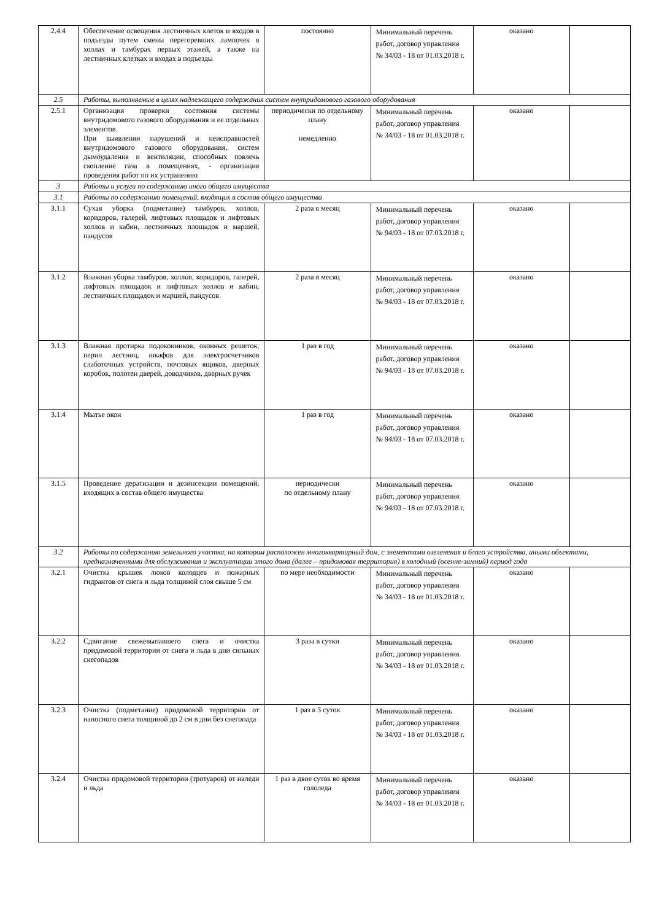| 2.4.4 | Обеспечение освещения лестничных клеток и входов в подъезды путем смены перегоревших лампочек в холлах и тамбурах первых этажей, а также на лестничных клетках и входах в подъезды | постоянно | Минимальный перечень работ, договор управления № 34/03 - 18 от 01.03.2018 г. | оказано | |
| 2.5 | Работы, выполняемые в целях надлежащего содержания систем внутридомового газового оборудования | | | | |
| 2.5.1 | Организация проверки состояния системы внутридомового газового оборудования и ее отдельных элементов. При выявлении нарушений и неисправностей внутридомового газового оборудования, систем дымоудаления и вентиляции, способных повлечь скопление газа в помещениях, - организация проведения работ по их устранению | периодически по отдельному плану немедленно | Минимальный перечень работ, договор управления № 34/03 - 18 от 01.03.2018 г. | оказано | |
| 3 | Работы и услуги по содержанию иного общего имущества | | | | |
| 3.1 | Работы по содержанию помещений, входящих в состав общего имущества | | | | |
| 3.1.1 | Сухая уборка (подметание) тамбуров, холлов, коридоров, галерей, лифтовых площадок и лифтовых холлов и кабин, лестничных площадок и маршей, пандусов | 2 раза в месяц | Минимальный перечень работ, договор управления № 94/03 - 18 от 07.03.2018 г. | оказано | |
| 3.1.2 | Влажная уборка тамбуров, холлов, коридоров, галерей, лифтовых площадок и лифтовых холлов и кабин, лестничных площадок и маршей, пандусов | 2 раза в месяц | Минимальный перечень работ, договор управления № 94/03 - 18 от 07.03.2018 г. | оказано | |
| 3.1.3 | Влажная протирка подоконников, оконных решеток, перил лестниц, шкафов для электросчетчиков слаботочных устройств, почтовых ящиков, дверных коробок, полотен дверей, доводчиков, дверных ручек | 1 раз в год | Минимальный перечень работ, договор управления № 94/03 - 18 от 07.03.2018 г. | оказано | |
| 3.1.4 | Мытье окон | 1 раз в год | Минимальный перечень работ, договор управления № 94/03 - 18 от 07.03.2018 г. | оказано | |
| 3.1.5 | Проведение дератизации и дезинсекции помещений, входящих в состав общего имущества | периодически по отдельному плану | Минимальный перечень работ, договор управления № 94/03 - 18 от 07.03.2018 г. | оказано | |
| 3.2 | Работы по содержанию земельного участка, на котором расположен многоквартирный дом, с элементами озеленения и благо устройства, иными объектами, предназначенными для обслуживания и эксплуатации этого дома (далее – придомовая территория) в холодный (осенне-зимний) период года | | | | |
| 3.2.1 | Очистка крышек люков колодцев и пожарных гидрантов от снега и льда толщиной слоя свыше 5 см | по мере необходимости | Минимальный перечень работ, договор управления № 34/03 - 18 от 01.03.2018 г. | оказано | |
| 3.2.2 | Сдвигание свежевыпавшего снега и очистка придомовой территории от снега и льда в дни сильных снегопадов | 3 раза в сутки | Минимальный перечень работ, договор управления № 34/03 - 18 от 01.03.2018 г. | оказано | |
| 3.2.3 | Очистка (подметание) придомовой территории от наносного снега толщиной до 2 см в дни без снегопада | 1 раз в 3 суток | Минимальный перечень работ, договор управления № 34/03 - 18 от 01.03.2018 г. | оказано | |
| 3.2.4 | Очистка придомовой территории (тротуаров) от наледи и льда | 1 раз в двое суток во время гололеда | Минимальный перечень работ, договор управления № 34/03 - 18 от 01.03.2018 г. | оказано | |